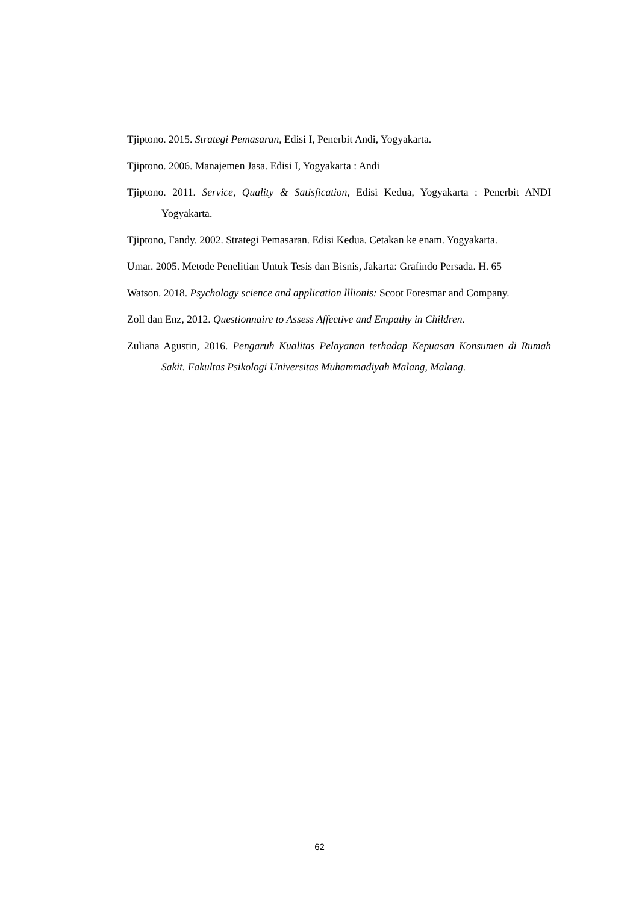Tjiptono. 2015. Strategi Pemasaran, Edisi I, Penerbit Andi, Yogyakarta.
Tjiptono. 2006. Manajemen Jasa. Edisi I, Yogyakarta : Andi
Tjiptono. 2011. Service, Quality & Satisfication, Edisi Kedua, Yogyakarta : Penerbit ANDI Yogyakarta.
Tjiptono, Fandy. 2002. Strategi Pemasaran. Edisi Kedua. Cetakan ke enam. Yogyakarta.
Umar. 2005. Metode Penelitian Untuk Tesis dan Bisnis, Jakarta: Grafindo Persada. H. 65
Watson. 2018. Psychology science and application lllionis: Scoot Foresmar and Company.
Zoll dan Enz, 2012. Questionnaire to Assess Affective and Empathy in Children.
Zuliana Agustin, 2016. Pengaruh Kualitas Pelayanan terhadap Kepuasan Konsumen di Rumah Sakit. Fakultas Psikologi Universitas Muhammadiyah Malang, Malang.
62